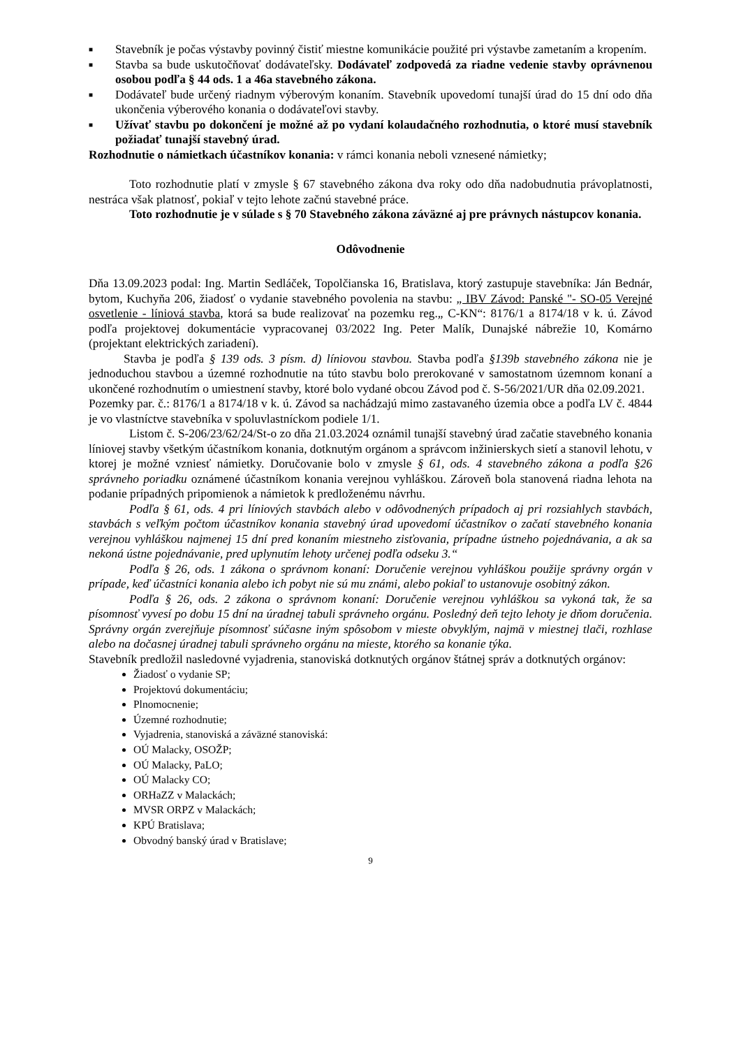■ Stavebník je počas výstavby povinný čistiť miestne komunikácie použité pri výstavbe zametaním a kropením.
■ Stavba sa bude uskutočňovať dodávateľsky. Dodávateľ zodpovedá za riadne vedenie stavby oprávnenou osobou podľa § 44 ods. 1 a 46a stavebného zákona.
■ Dodávateľ bude určený riadnym výberovým konaním. Stavebník upovedomí tunajší úrad do 15 dní odo dňa ukončenia výberového konania o dodávateľovi stavby.
■ Užívať stavbu po dokončení je možné až po vydaní kolaudačného rozhodnutia, o ktoré musí stavebník požiadať tunajší stavebný úrad.
Rozhodnutie o námietkach účastníkov konania: v rámci konania neboli vznesené námietky;
Toto rozhodnutie platí v zmysle § 67 stavebného zákona dva roky odo dňa nadobudnutia právoplatnosti, nestráca však platnosť, pokiaľ v tejto lehote začnú stavebné práce.
Toto rozhodnutie je v súlade s § 70 Stavebného zákona záväzné aj pre právnych nástupcov konania.
Odôvodnenie
Dňa 13.09.2023 podal: Ing. Martin Sedláček, Topolčianska 16, Bratislava, ktorý zastupuje stavebníka: Ján Bednár, bytom, Kuchyňa 206, žiadosť o vydanie stavebného povolenia na stavbu: „ IBV Závod: Panské "- SO-05 Verejné osvetlenie - líniová stavba, ktorá sa bude realizovať na pozemku reg.„ C-KN“: 8176/1 a 8174/18 v k. ú. Závod podľa projektovej dokumentácie vypracovanej 03/2022 Ing. Peter Malík, Dunajské nábrežie 10, Komárno (projektant elektrických zariadení).
Stavba je podľa § 139 ods. 3 písm. d) líniovou stavbou. Stavba podľa §139b stavebného zákona nie je jednoduchou stavbou a územné rozhodnutie na túto stavbu bolo prerokované v samostatnom územnom konaní a ukončené rozhodnutím o umiestnení stavby, ktoré bolo vydané obcou Závod pod č. S-56/2021/UR dňa 02.09.2021.
Pozemky par. č.: 8176/1 a 8174/18 v k. ú. Závod sa nachádzajú mimo zastavaného územia obce a podľa LV č. 4844 je vo vlastníctve stavebníka v spoluvlastníckom podiele 1/1.
Listom č. S-206/23/62/24/St-o zo dňa 21.03.2024 oznámil tunajší stavebný úrad začatie stavebného konania líniovej stavby všetkým účastníkom konania, dotknutým orgánom a správcom inžinierskych sietí a stanovil lehotu, v ktorej je možné vzniesť námietky. Doručovanie bolo v zmysle § 61, ods. 4 stavebného zákona a podľa §26 správneho poriadku oznámené účastníkom konania verejnou vyhláškou. Zároveň bola stanovená riadna lehota na podanie prípadných pripomienok a námietok k predloženému návrhu.
Podľa § 61, ods. 4 pri líniových stavbách alebo v odôvodnených prípadoch aj pri rozsiahlych stavbách, stavbách s veľkým počtom účastníkov konania stavebný úrad upovedomí účastníkov o začatí stavebného konania verejnou vyhláškou najmenej 15 dní pred konaním miestneho zisťovania, prípadne ústneho pojednávania, a ak sa nekoná ústne pojednávanie, pred uplynutím lehoty určenej podľa odseku 3.“
Podľa § 26, ods. 1 zákona o správnom konaní: Doručenie verejnou vyhláškou použije správny orgán v prípade, keď účastníci konania alebo ich pobyt nie sú mu známi, alebo pokiaľ to ustanovuje osobitný zákon.
Podľa § 26, ods. 2 zákona o správnom konaní: Doručenie verejnou vyhláškou sa vykoná tak, že sa písomnosť vyvesí po dobu 15 dní na úradnej tabuli správneho orgánu. Posledný deň tejto lehoty je dňom doručenia. Správny orgán zverejňuje písomnosť súčasne iným spôsobom v mieste obvyklým, najmä v miestnej tlači, rozhlase alebo na dočasnej úradnej tabuli správneho orgánu na mieste, ktorého sa konanie týka.
Stavebník predložil nasledovné vyjadrenia, stanoviská dotknutých orgánov štátnej správ a dotknutých orgánov:
Žiadosť o vydanie SP;
Projektovú dokumentáciu;
Plnomocnenie;
Územné rozhodnutie;
Vyjadrenia, stanoviská a záväzné stanoviská:
OÚ Malacky, OSOŽP;
OÚ Malacky, PaLO;
OÚ Malacky CO;
ORHaZZ v Malackách;
MVSR ORPZ v Malackách;
KPÚ Bratislava;
Obvodný banský úrad v Bratislave;
9